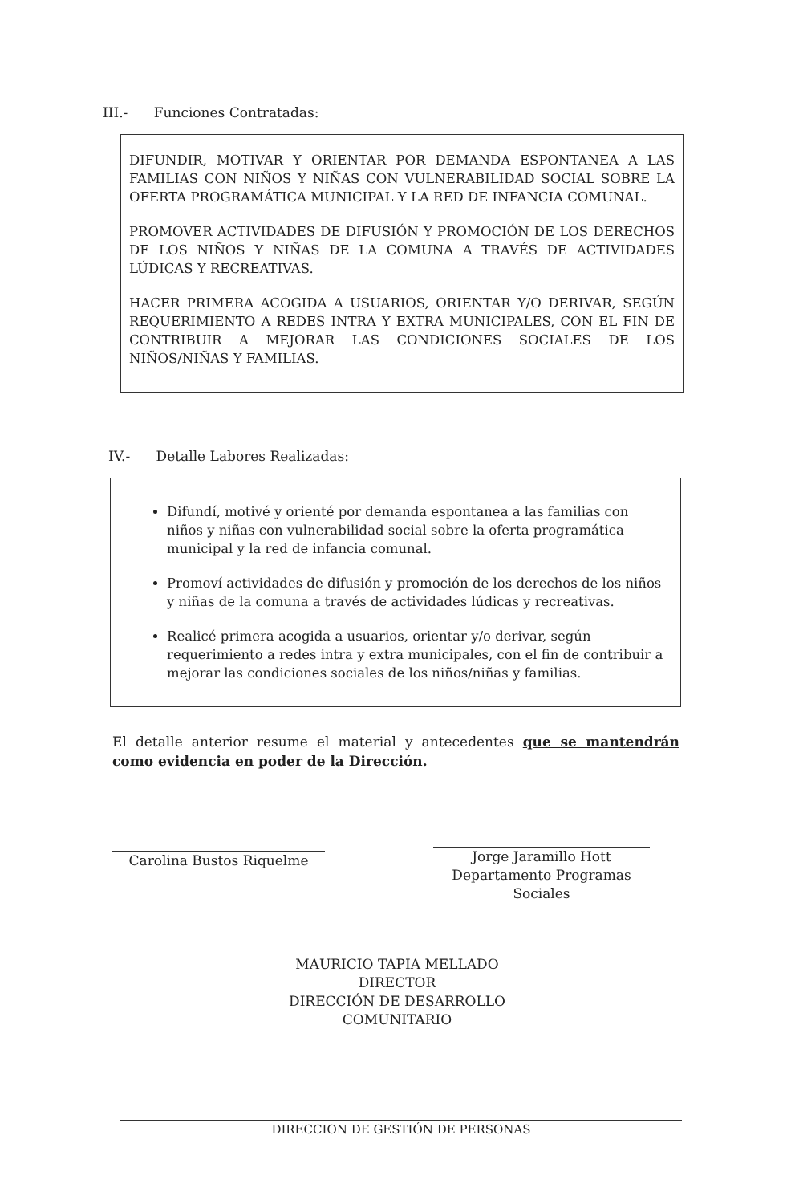III.- Funciones Contratadas:
DIFUNDIR, MOTIVAR Y ORIENTAR POR DEMANDA ESPONTANEA A LAS FAMILIAS CON NIÑOS Y NIÑAS CON VULNERABILIDAD SOCIAL SOBRE LA OFERTA PROGRAMÁTICA MUNICIPAL Y LA RED DE INFANCIA COMUNAL.
PROMOVER ACTIVIDADES DE DIFUSIÓN Y PROMOCIÓN DE LOS DERECHOS DE LOS NIÑOS Y NIÑAS DE LA COMUNA A TRAVÉS DE ACTIVIDADES LÚDICAS Y RECREATIVAS.
HACER PRIMERA ACOGIDA A USUARIOS, ORIENTAR Y/O DERIVAR, SEGÚN REQUERIMIENTO A REDES INTRA Y EXTRA MUNICIPALES, CON EL FIN DE CONTRIBUIR A MEJORAR LAS CONDICIONES SOCIALES DE LOS NIÑOS/NIÑAS Y FAMILIAS.
IV.- Detalle Labores Realizadas:
Difundí, motivé y orienté por demanda espontanea a las familias con niños y niñas con vulnerabilidad social sobre la oferta programática municipal y la red de infancia comunal.
Promoví actividades de difusión y promoción de los derechos de los niños y niñas de la comuna a través de actividades lúdicas y recreativas.
Realicé primera acogida a usuarios, orientar y/o derivar, según requerimiento a redes intra y extra municipales, con el fin de contribuir a mejorar las condiciones sociales de los niños/niñas y familias.
El detalle anterior resume el material y antecedentes que se mantendrán como evidencia en poder de la Dirección.
Carolina Bustos Riquelme
Jorge Jaramillo Hott
Departamento Programas Sociales
MAURICIO TAPIA MELLADO
DIRECTOR
DIRECCIÓN DE DESARROLLO COMUNITARIO
DIRECCION DE GESTIÓN DE PERSONAS